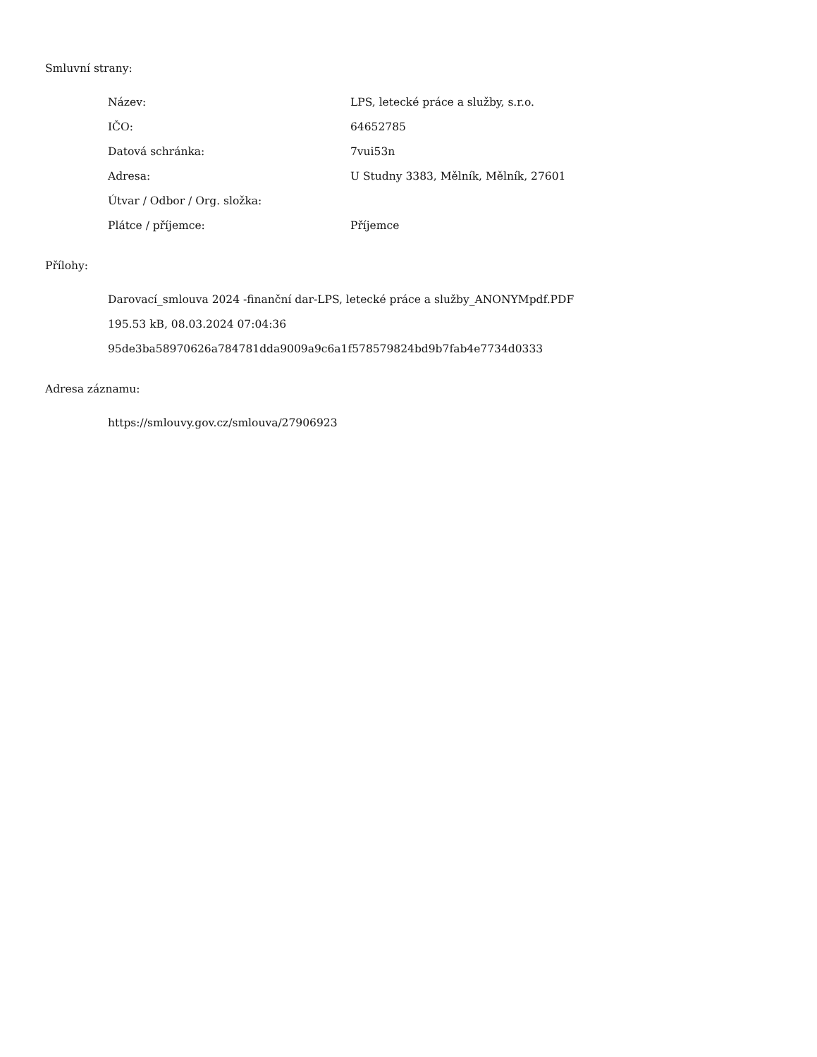Smluvní strany:
| Název: | LPS, letecké práce a služby, s.r.o. |
| IČO: | 64652785 |
| Datová schránka: | 7vui53n |
| Adresa: | U Studny 3383, Mělník, Mělník, 27601 |
| Útvar / Odbor / Org. složka: | |
| Plátce / příjemce: | Příjemce |
Přílohy:
Darovací_smlouva 2024 -finanční dar-LPS, letecké práce a služby_ANONYMpdf.PDF
195.53 kB, 08.03.2024 07:04:36
95de3ba58970626a784781dda9009a9c6a1f578579824bd9b7fab4e7734d0333
Adresa záznamu:
https://smlouvy.gov.cz/smlouva/27906923